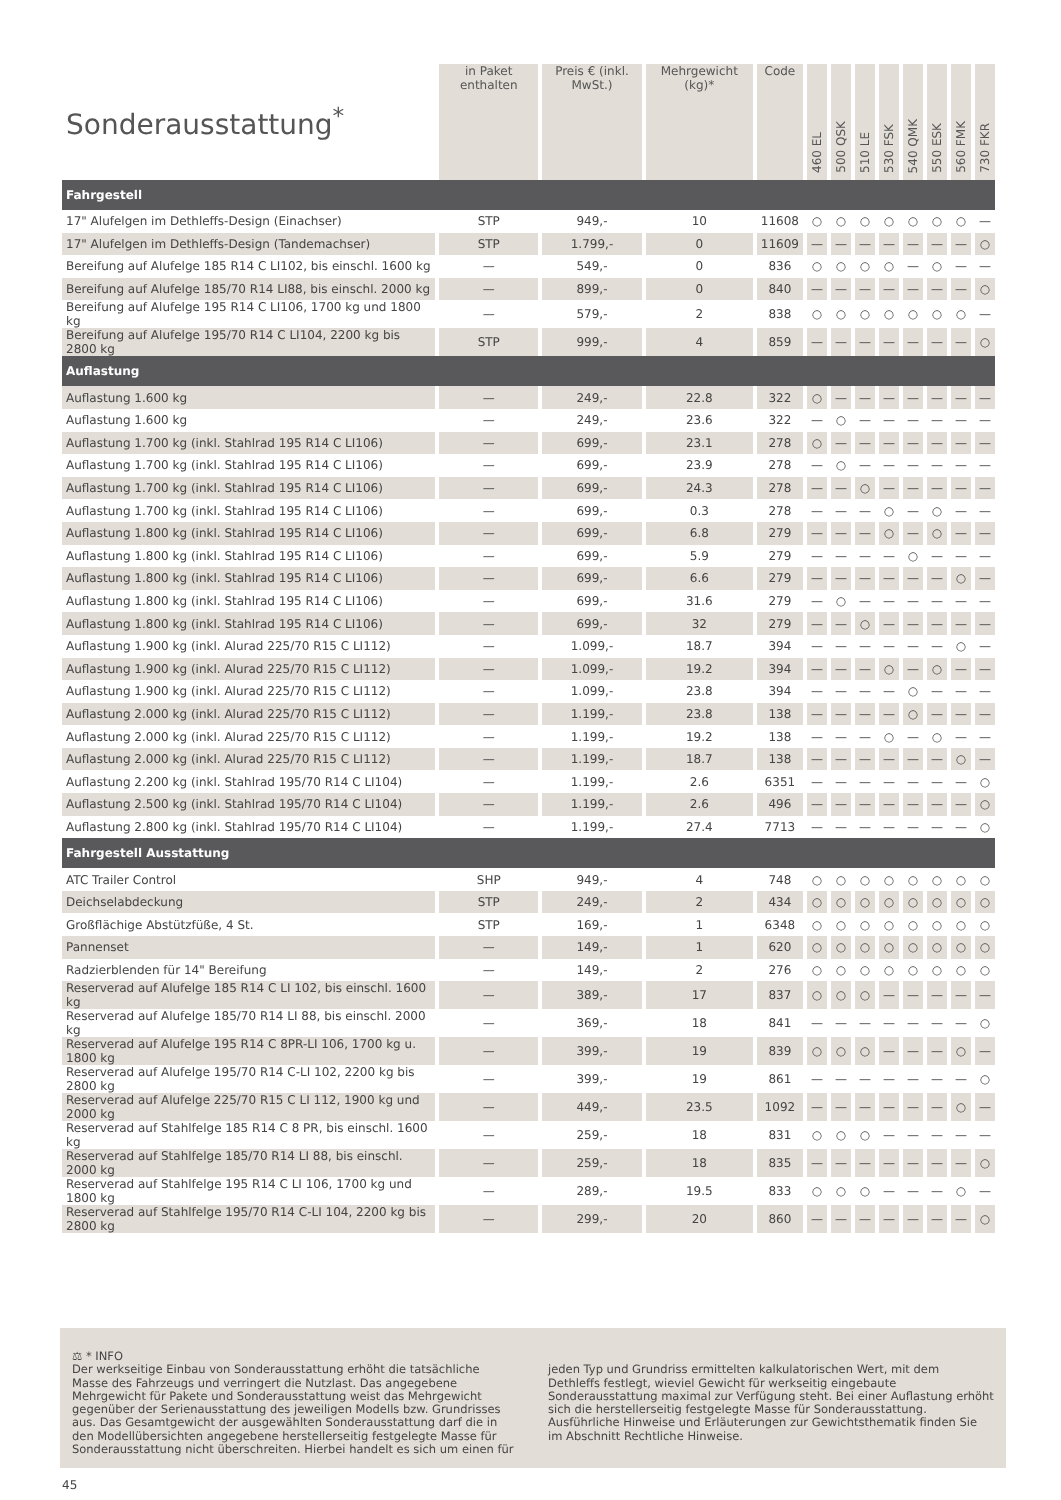| Sonderausstattung<sup>*</sup> | in Paket enthalten | Preis € (inkl. MwSt.) | Mehrgewicht (kg)* | Code | 460 EL | 500 QSK | 510 LE | 530 FSK | 540 QMK | 550 ESK | 560 FMK | 730 FKR |
| --- | --- | --- | --- | --- | --- | --- | --- | --- | --- | --- | --- | --- |
| Fahrgestell | | | | | | | | | | | | |
| 17" Alufelgen im Dethleffs-Design (Einachser) | STP | 949,- | 10 | 11608 | ○ | ○ | ○ | ○ | ○ | ○ | ○ | — |
| 17" Alufelgen im Dethleffs-Design (Tandemachser) | STP | 1.799,- | 0 | 11609 | — | — | — | — | — | — | — | ○ |
| Bereifung auf Alufelge 185 R14 C LI102, bis einschl. 1600 kg | — | 549,- | 0 | 836 | ○ | ○ | ○ | ○ | — | ○ | — | — |
| Bereifung auf Alufelge 185/70 R14 LI88, bis einschl. 2000 kg | — | 899,- | 0 | 840 | — | — | — | — | — | — | — | ○ |
| Bereifung auf Alufelge 195 R14 C LI106, 1700 kg und 1800 kg | — | 579,- | 2 | 838 | ○ | ○ | ○ | ○ | ○ | ○ | ○ | — |
| Bereifung auf Alufelge 195/70 R14 C LI104, 2200 kg bis 2800 kg | STP | 999,- | 4 | 859 | — | — | — | — | — | — | — | ○ |
| Auflastung | | | | | | | | | | | | |
| Auflastung 1.600 kg | — | 249,- | 22.8 | 322 | ○ | — | — | — | — | — | — | — |
| Auflastung 1.600 kg | — | 249,- | 23.6 | 322 | — | ○ | — | — | — | — | — | — |
| Auflastung 1.700 kg (inkl. Stahlrad 195 R14 C LI106) | — | 699,- | 23.1 | 278 | ○ | — | — | — | — | — | — | — |
| Auflastung 1.700 kg (inkl. Stahlrad 195 R14 C LI106) | — | 699,- | 23.9 | 278 | — | ○ | — | — | — | — | — | — |
| Auflastung 1.700 kg (inkl. Stahlrad 195 R14 C LI106) | — | 699,- | 24.3 | 278 | — | — | ○ | — | — | — | — | — |
| Auflastung 1.700 kg (inkl. Stahlrad 195 R14 C LI106) | — | 699,- | 0.3 | 278 | — | — | — | ○ | — | ○ | — | — |
| Auflastung 1.800 kg (inkl. Stahlrad 195 R14 C LI106) | — | 699,- | 6.8 | 279 | — | — | — | ○ | — | ○ | — | — |
| Auflastung 1.800 kg (inkl. Stahlrad 195 R14 C LI106) | — | 699,- | 5.9 | 279 | — | — | — | — | ○ | — | — | — |
| Auflastung 1.800 kg (inkl. Stahlrad 195 R14 C LI106) | — | 699,- | 6.6 | 279 | — | — | — | — | — | — | ○ | — |
| Auflastung 1.800 kg (inkl. Stahlrad 195 R14 C LI106) | — | 699,- | 31.6 | 279 | — | ○ | — | — | — | — | — | — |
| Auflastung 1.800 kg (inkl. Stahlrad 195 R14 C LI106) | — | 699,- | 32 | 279 | — | — | ○ | — | — | — | — | — |
| Auflastung 1.900 kg (inkl. Alurad 225/70 R15 C LI112) | — | 1.099,- | 18.7 | 394 | — | — | — | — | — | — | ○ | — |
| Auflastung 1.900 kg (inkl. Alurad 225/70 R15 C LI112) | — | 1.099,- | 19.2 | 394 | — | — | — | ○ | — | ○ | — | — |
| Auflastung 1.900 kg (inkl. Alurad 225/70 R15 C LI112) | — | 1.099,- | 23.8 | 394 | — | — | — | — | ○ | — | — | — |
| Auflastung 2.000 kg (inkl. Alurad 225/70 R15 C LI112) | — | 1.199,- | 23.8 | 138 | — | — | — | — | ○ | — | — | — |
| Auflastung 2.000 kg (inkl. Alurad 225/70 R15 C LI112) | — | 1.199,- | 19.2 | 138 | — | — | — | ○ | — | ○ | — | — |
| Auflastung 2.000 kg (inkl. Alurad 225/70 R15 C LI112) | — | 1.199,- | 18.7 | 138 | — | — | — | — | — | — | ○ | — |
| Auflastung 2.200 kg (inkl. Stahlrad 195/70 R14 C LI104) | — | 1.199,- | 2.6 | 6351 | — | — | — | — | — | — | — | ○ |
| Auflastung 2.500 kg (inkl. Stahlrad 195/70 R14 C LI104) | — | 1.199,- | 2.6 | 496 | — | — | — | — | — | — | — | ○ |
| Auflastung 2.800 kg (inkl. Stahlrad 195/70 R14 C LI104) | — | 1.199,- | 27.4 | 7713 | — | — | — | — | — | — | — | ○ |
| Fahrgestell Ausstattung | | | | | | | | | | | | |
| ATC Trailer Control | SHP | 949,- | 4 | 748 | ○ | ○ | ○ | ○ | ○ | ○ | ○ | ○ |
| Deichselabdeckung | STP | 249,- | 2 | 434 | ○ | ○ | ○ | ○ | ○ | ○ | ○ | ○ |
| Großflächige Abstützfüße, 4 St. | STP | 169,- | 1 | 6348 | ○ | ○ | ○ | ○ | ○ | ○ | ○ | ○ |
| Pannenset | — | 149,- | 1 | 620 | ○ | ○ | ○ | ○ | ○ | ○ | ○ | ○ |
| Radzierblenden für 14" Bereifung | — | 149,- | 2 | 276 | ○ | ○ | ○ | ○ | ○ | ○ | ○ | ○ |
| Reserverad auf Alufelge 185 R14 C LI 102, bis einschl. 1600 kg | — | 389,- | 17 | 837 | ○ | ○ | ○ | — | — | — | — | — |
| Reserverad auf Alufelge 185/70 R14 LI 88, bis einschl. 2000 kg | — | 369,- | 18 | 841 | — | — | — | — | — | — | — | ○ |
| Reserverad auf Alufelge 195 R14 C 8PR-LI 106, 1700 kg u. 1800 kg | — | 399,- | 19 | 839 | ○ | ○ | ○ | — | — | — | ○ | — |
| Reserverad auf Alufelge 195/70 R14 C-LI 102, 2200 kg bis 2800 kg | — | 399,- | 19 | 861 | — | — | — | — | — | — | — | ○ |
| Reserverad auf Alufelge 225/70 R15 C LI 112, 1900 kg und 2000 kg | — | 449,- | 23.5 | 1092 | — | — | — | — | — | — | ○ | — |
| Reserverad auf Stahlfelge 185 R14 C 8 PR, bis einschl. 1600 kg | — | 259,- | 18 | 831 | ○ | ○ | ○ | — | — | — | — | — |
| Reserverad auf Stahlfelge 185/70 R14 LI 88, bis einschl. 2000 kg | — | 259,- | 18 | 835 | — | — | — | — | — | — | — | ○ |
| Reserverad auf Stahlfelge 195 R14 C LI 106, 1700 kg und 1800 kg | — | 289,- | 19.5 | 833 | ○ | ○ | ○ | — | — | — | ○ | — |
| Reserverad auf Stahlfelge 195/70 R14 C-LI 104, 2200 kg bis 2800 kg | — | 299,- | 20 | 860 | — | — | — | — | — | — | — | ○ |
⚖ * INFO
Der werkseitige Einbau von Sonderausstattung erhöht die tatsächliche Masse des Fahrzeugs und verringert die Nutzlast. Das angegebene Mehrgewicht für Pakete und Sonderausstattung weist das Mehrgewicht gegenüber der Serienausstattung des jeweiligen Modells bzw. Grundrisses aus. Das Gesamtgewicht der ausgewählten Sonderausstattung darf die in den Modellübersichten angegebene herstellerseitig festgelegte Masse für Sonderausstattung nicht überschreiten. Hierbei handelt es sich um einen für jeden Typ und Grundriss ermittelten kalkulatorischen Wert, mit dem Dethleffs festlegt, wieviel Gewicht für werkseitig eingebaute Sonderausstattung maximal zur Verfügung steht. Bei einer Auflastung erhöht sich die herstellerseitig festgelegte Masse für Sonderausstattung. Ausführliche Hinweise und Erläuterungen zur Gewichtsthematik finden Sie im Abschnitt Rechtliche Hinweise.
45